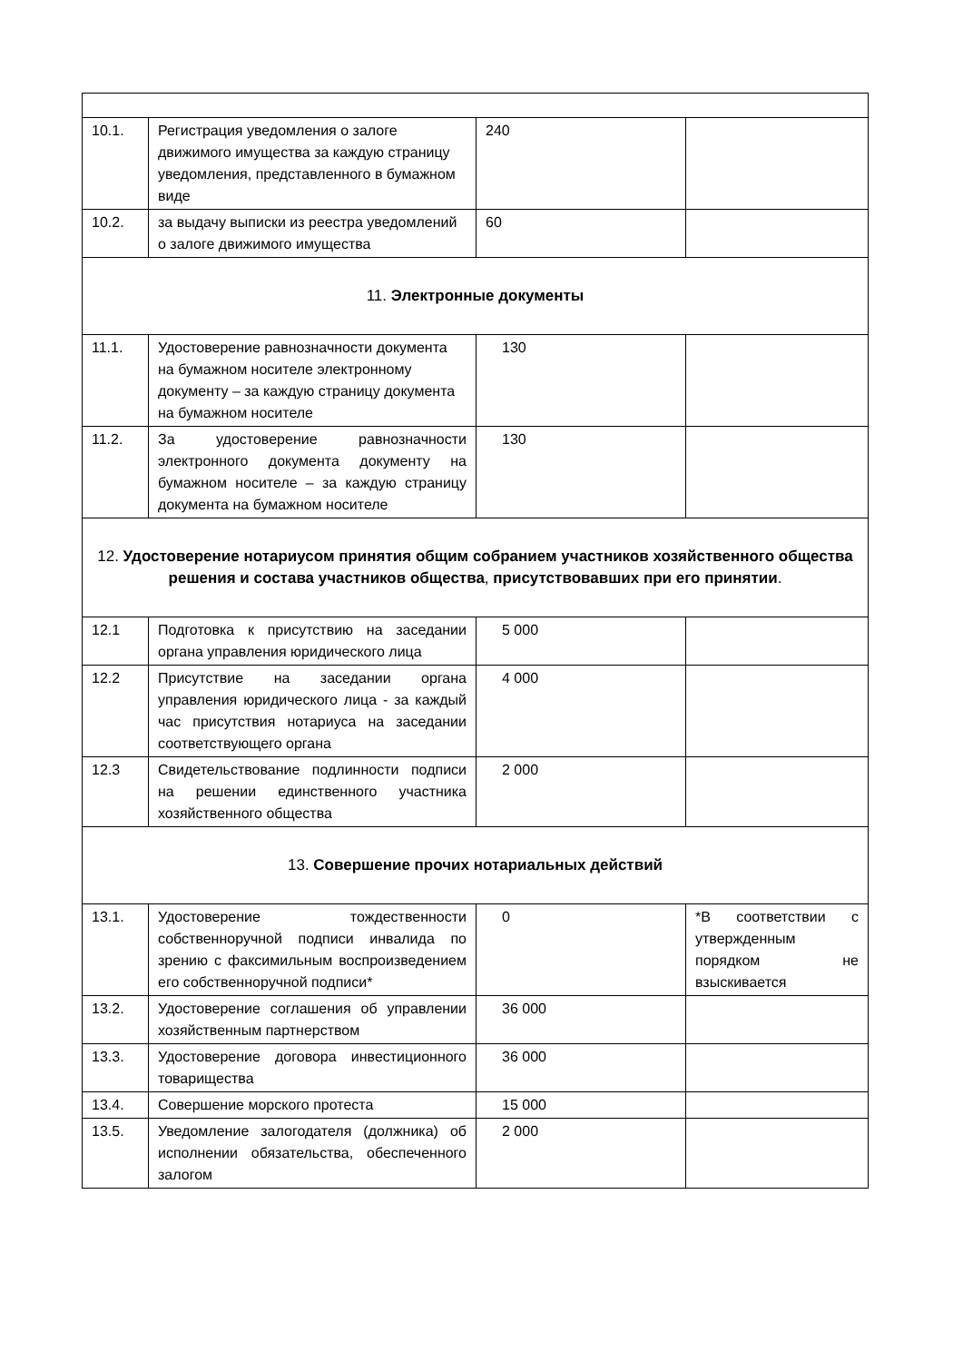| 10.1. | Регистрация уведомления о залоге движимого имущества за каждую страницу уведомления, представленного в бумажном виде | 240 | |
| 10.2. | за выдачу выписки из реестра уведомлений о залоге движимого имущества | 60 | |
| 11. Электронные документы | | | |
| 11.1. | Удостоверение равнозначности документа на бумажном носителе электронному документу – за каждую страницу документа на бумажном носителе | 130 | |
| 11.2. | За удостоверение равнозначности электронного документа документу на бумажном носителе – за каждую страницу документа на бумажном носителе | 130 | |
| 12. Удостоверение нотариусом принятия общим собранием участников хозяйственного общества решения и состава участников общества , присутствовавших при его принятии . | | | |
| 12.1 | Подготовка к присутствию на заседании органа управления юридического лица | 5 000 | |
| 12.2 | Присутствие на заседании органа управления юридического лица - за каждый час присутствия нотариуса на заседании соответствующего органа | 4 000 | |
| 12.3 | Свидетельствование подлинности подписи на решении единственного участника хозяйственного общества | 2 000 | |
| 13. Совершение прочих нотариальных действий | | | |
| 13.1. | Удостоверение тождественности собственноручной подписи инвалида по зрению с факсимильным воспроизведением его собственноручной подписи* | 0 | *В соответствии с утвержденным порядком не взыскивается |
| 13.2. | Удостоверение соглашения об управлении хозяйственным партнерством | 36 000 | |
| 13.3. | Удостоверение договора инвестиционного товарищества | 36 000 | |
| 13.4. | Совершение морского протеста | 15 000 | |
| 13.5. | Уведомление залогодателя (должника) об исполнении обязательства, обеспеченного залогом | 2 000 | |